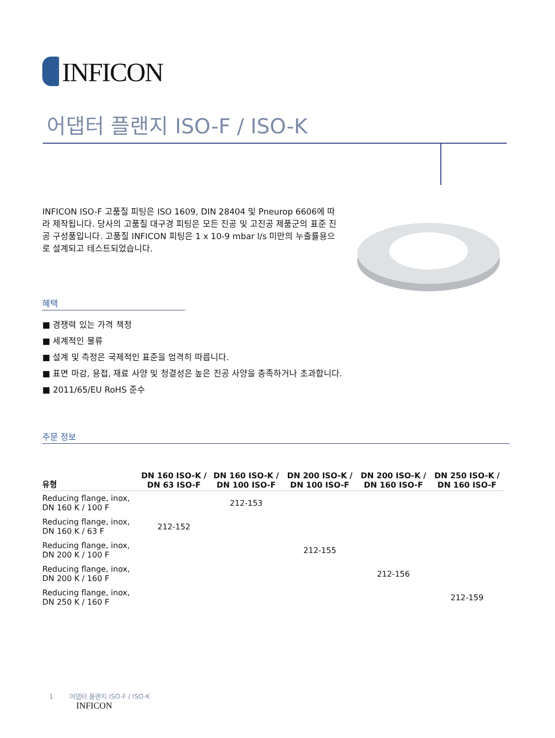INFICON
어댑터 플랜지 ISO-F / ISO-K
INFICON ISO-F 고품질 피팅은 ISO 1609, DIN 28404 및 Pneurop 6606에 따라 제작됩니다. 당사의 고품질 대구경 피팅은 모든 진공 및 고진공 제품군의 표준 진공 구성품입니다. 고품질 INFICON 피팅은 1 x 10-9 mbar l/s 미만의 누출률용으로 설계되고 테스트되었습니다.
혜택
■ 경쟁력 있는 가격 책정
■ 세계적인 물류
■ 설계 및 측정은 국제적인 표준을 엄격히 따릅니다.
■ 표면 마감, 용접, 재료 사양 및 청결성은 높은 진공 사양을 충족하거나 초과합니다.
■ 2011/65/EU RoHS 준수
주문 정보
| 유형 | DN 160 ISO-K / DN 63 ISO-F | DN 160 ISO-K / DN 100 ISO-F | DN 200 ISO-K / DN 100 ISO-F | DN 200 ISO-K / DN 160 ISO-F | DN 250 ISO-K / DN 160 ISO-F |
| --- | --- | --- | --- | --- | --- |
| Reducing flange, inox, DN 160 K / 100 F | | 212-153 | | | |
| Reducing flange, inox, DN 160 K / 63 F | 212-152 | | | | |
| Reducing flange, inox, DN 200 K / 100 F | | | 212-155 | | |
| Reducing flange, inox, DN 200 K / 160 F | | | | 212-156 | |
| Reducing flange, inox, DN 250 K / 160 F | | | | | 212-159 |
1 어댑터 플랜지 ISO-F / ISO-K
INFICON